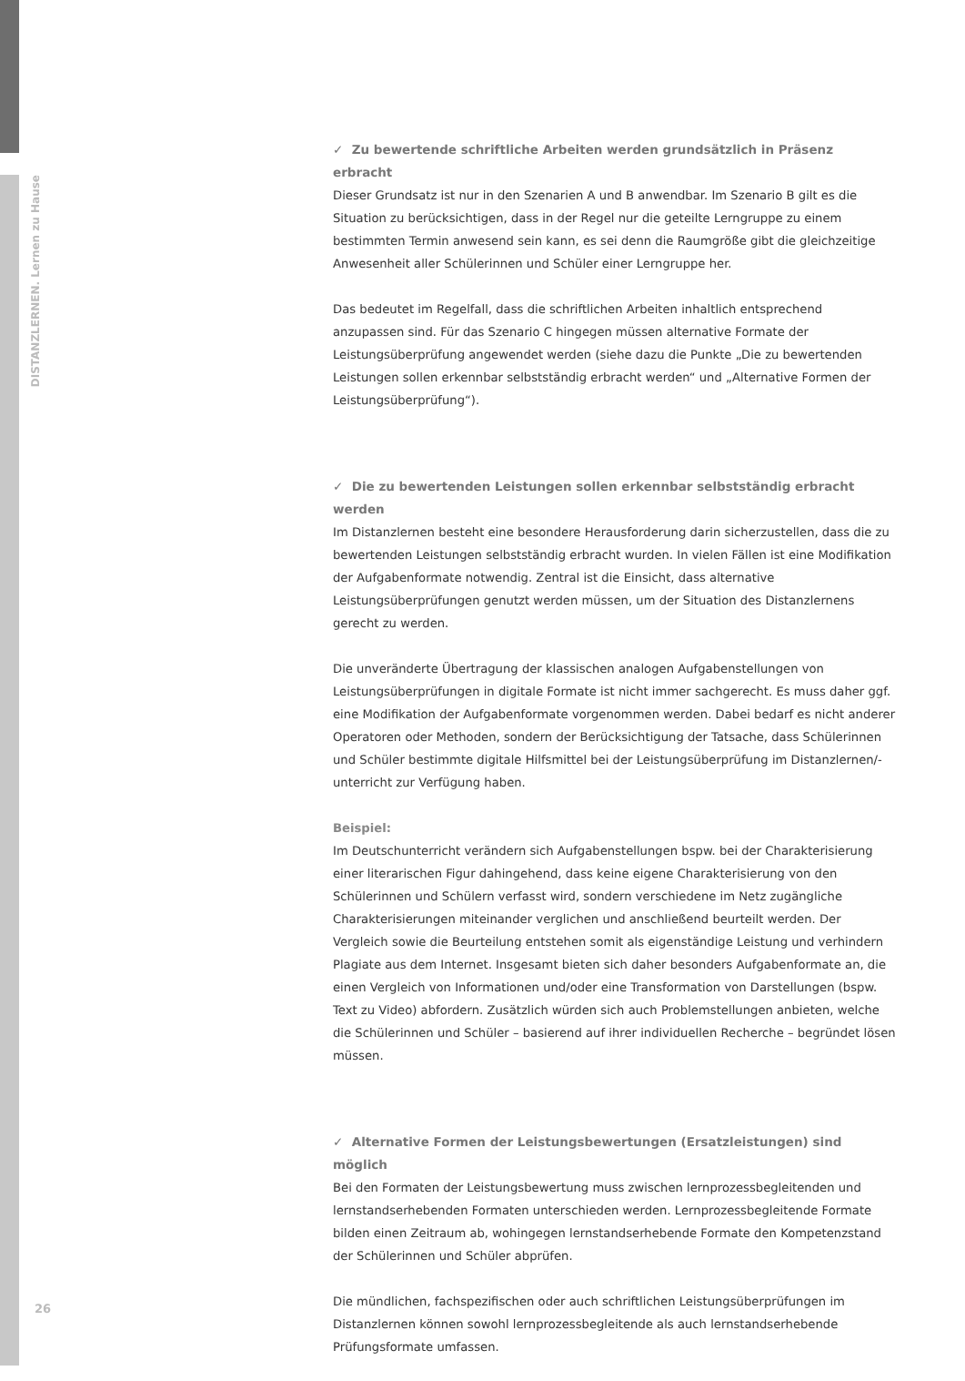DISTANZLERNEN. Lernen zu Hause
✓ Zu bewertende schriftliche Arbeiten werden grundsätzlich in Präsenz erbracht
Dieser Grundsatz ist nur in den Szenarien A und B anwendbar. Im Szenario B gilt es die Situation zu berücksichtigen, dass in der Regel nur die geteilte Lerngruppe zu einem bestimmten Termin anwesend sein kann, es sei denn die Raumgröße gibt die gleichzeitige Anwesenheit aller Schülerinnen und Schüler einer Lerngruppe her.
Das bedeutet im Regelfall, dass die schriftlichen Arbeiten inhaltlich entsprechend anzupassen sind. Für das Szenario C hingegen müssen alternative Formate der Leistungsüberprüfung angewendet werden (siehe dazu die Punkte „Die zu bewertenden Leistungen sollen erkennbar selbstständig erbracht werden“ und „Alternative Formen der Leistungsüberprüfung“).
✓ Die zu bewertenden Leistungen sollen erkennbar selbstständig erbracht werden
Im Distanzlernen besteht eine besondere Herausforderung darin sicherzustellen, dass die zu bewertenden Leistungen selbstständig erbracht wurden. In vielen Fällen ist eine Modifikation der Aufgabenformate notwendig. Zentral ist die Einsicht, dass alternative Leistungsüberprüfungen genutzt werden müssen, um der Situation des Distanzlernens gerecht zu werden.
Die unveränderte Übertragung der klassischen analogen Aufgabenstellungen von Leistungsüberprüfungen in digitale Formate ist nicht immer sachgerecht. Es muss daher ggf. eine Modifikation der Aufgabenformate vorgenommen werden. Dabei bedarf es nicht anderer Operatoren oder Methoden, sondern der Berücksichtigung der Tatsache, dass Schülerinnen und Schüler bestimmte digitale Hilfsmittel bei der Leistungsüberprüfung im Distanzlernen/-unterricht zur Verfügung haben.
Beispiel:
Im Deutschunterricht verändern sich Aufgabenstellungen bspw. bei der Charakterisierung einer literarischen Figur dahingehend, dass keine eigene Charakterisierung von den Schülerinnen und Schülern verfasst wird, sondern verschiedene im Netz zugängliche Charakterisierungen miteinander verglichen und anschließend beurteilt werden. Der Vergleich sowie die Beurteilung entstehen somit als eigenständige Leistung und verhindern Plagiate aus dem Internet. Insgesamt bieten sich daher besonders Aufgabenformate an, die einen Vergleich von Informationen und/oder eine Transformation von Darstellungen (bspw. Text zu Video) abfordern. Zusätzlich würden sich auch Problemstellungen anbieten, welche die Schülerinnen und Schüler – basierend auf ihrer individuellen Recherche – begründet lösen müssen.
✓ Alternative Formen der Leistungsbewertungen (Ersatzleistungen) sind möglich
Bei den Formaten der Leistungsbewertung muss zwischen lernprozessbegleitenden und lernstandserhebenden Formaten unterschieden werden. Lernprozessbegleitende Formate bilden einen Zeitraum ab, wohingegen lernstandserhebende Formate den Kompetenzstand der Schülerinnen und Schüler abprüfen.
Die mündlichen, fachspezifischen oder auch schriftlichen Leistungsüberprüfungen im Distanzlernen können sowohl lernprozessbegleitende als auch lernstandserhebende Prüfungsformate umfassen.
26